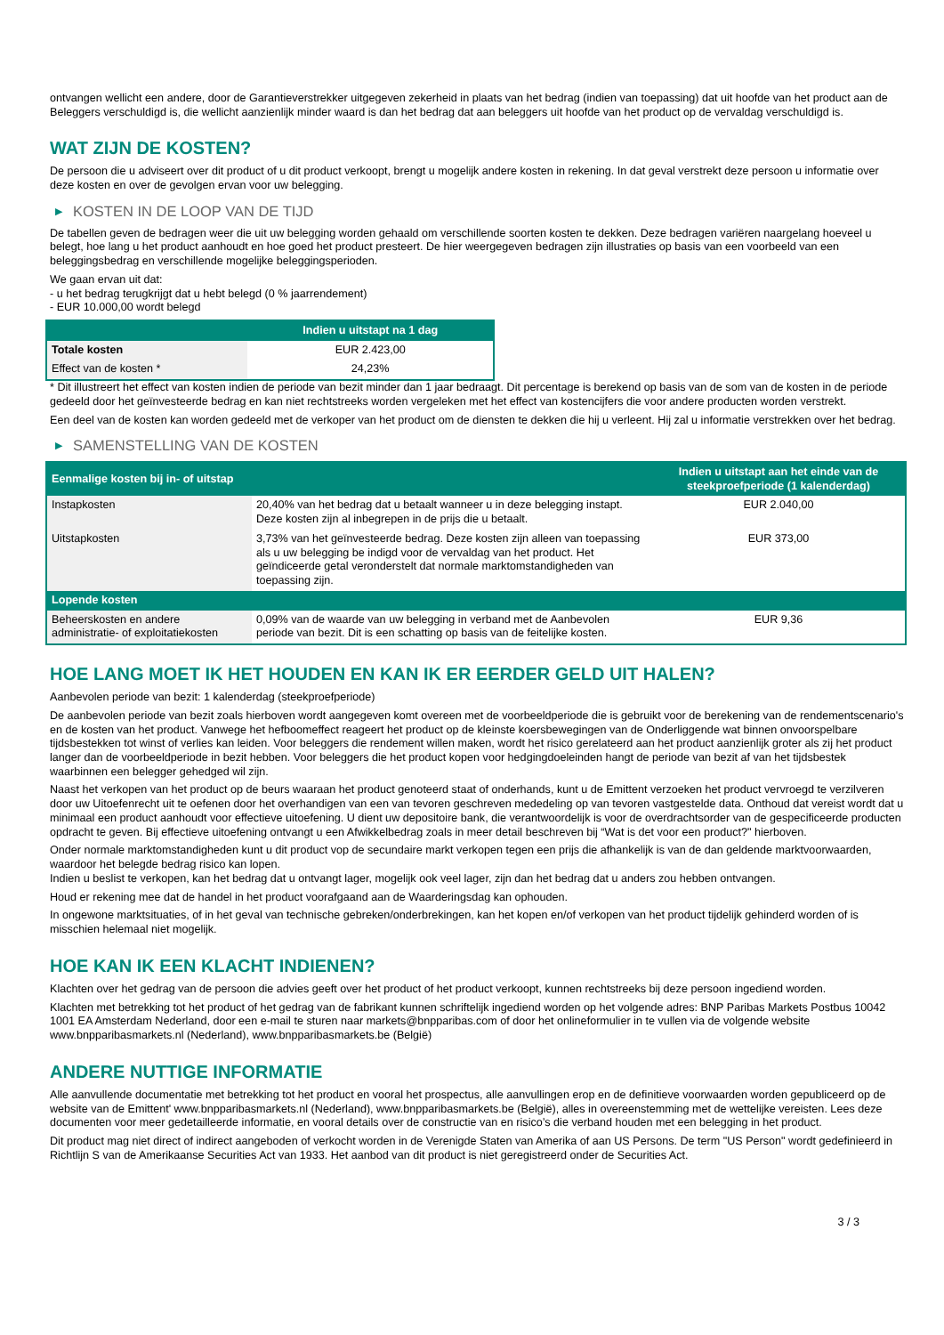ontvangen wellicht een andere, door de Garantieverstrekker uitgegeven zekerheid in plaats van het bedrag (indien van toepassing) dat uit hoofde van het product aan de Beleggers verschuldigd is, die wellicht aanzienlijk minder waard is dan het bedrag dat aan beleggers uit hoofde van het product op de vervaldag verschuldigd is.
WAT ZIJN DE KOSTEN?
De persoon die u adviseert over dit product of u dit product verkoopt, brengt u mogelijk andere kosten in rekening. In dat geval verstrekt deze persoon u informatie over deze kosten en over de gevolgen ervan voor uw belegging.
▶ KOSTEN IN DE LOOP VAN DE TIJD
De tabellen geven de bedragen weer die uit uw belegging worden gehaald om verschillende soorten kosten te dekken. Deze bedragen variëren naargelang hoeveel u belegt, hoe lang u het product aanhoudt en hoe goed het product presteert. De hier weergegeven bedragen zijn illustraties op basis van een voorbeeld van een beleggingsbedrag en verschillende mogelijke beleggingsperioden.
We gaan ervan uit dat:
- u het bedrag terugkrijgt dat u hebt belegd (0 % jaarrendement)
- EUR 10.000,00 wordt belegd
| | Indien u uitstapt na 1 dag |
| --- | --- |
| Totale kosten | EUR 2.423,00 |
| Effect van de kosten * | 24,23% |
* Dit illustreert het effect van kosten indien de periode van bezit minder dan 1 jaar bedraagt. Dit percentage is berekend op basis van de som van de kosten in de periode gedeeld door het geïnvesteerde bedrag en kan niet rechtstreeks worden vergeleken met het effect van kostencijfers die voor andere producten worden verstrekt.
Een deel van de kosten kan worden gedeeld met de verkoper van het product om de diensten te dekken die hij u verleent. Hij zal u informatie verstrekken over het bedrag.
▶ SAMENSTELLING VAN DE KOSTEN
| Eenmalige kosten bij in- of uitstap | | Indien u uitstapt aan het einde van de steekproefperiode (1 kalenderdag) |
| --- | --- | --- |
| Instapkosten | 20,40% van het bedrag dat u betaalt wanneer u in deze belegging instapt. Deze kosten zijn al inbegrepen in de prijs die u betaalt. | EUR 2.040,00 |
| Uitstapkosten | 3,73% van het geïnvesteerde bedrag. Deze kosten zijn alleen van toepassing als u uw belegging be indigd voor de vervaldag van het product. Het geïndiceerde getal veronderstelt dat normale marktomstandigheden van toepassing zijn. | EUR 373,00 |
| Lopende kosten | | |
| Beheerskosten en andere administratie- of exploitatiekosten | 0,09% van de waarde van uw belegging in verband met de Aanbevolen periode van bezit. Dit is een schatting op basis van de feitelijke kosten. | EUR 9,36 |
HOE LANG MOET IK HET HOUDEN EN KAN IK ER EERDER GELD UIT HALEN?
Aanbevolen periode van bezit: 1 kalenderdag (steekproefperiode)
De aanbevolen periode van bezit zoals hierboven wordt aangegeven komt overeen met de voorbeeldperiode die is gebruikt voor de berekening van de rendementscenario's en de kosten van het product. Vanwege het hefboomeffect reageert het product op de kleinste koersbewegingen van de Onderliggende wat binnen onvoorspelbare tijdsbestekken tot winst of verlies kan leiden. Voor beleggers die rendement willen maken, wordt het risico gerelateerd aan het product aanzienlijk groter als zij het product langer dan de voorbeeldperiode in bezit hebben. Voor beleggers die het product kopen voor hedgingdoeleinden hangt de periode van bezit af van het tijdsbestek waarbinnen een belegger gehedged wil zijn.
Naast het verkopen van het product op de beurs waaraan het product genoteerd staat of onderhands, kunt u de Emittent verzoeken het product vervroegd te verzilveren door uw Uitoefenrecht uit te oefenen door het overhandigen van een van tevoren geschreven mededeling op van tevoren vastgestelde data. Onthoud dat vereist wordt dat u minimaal een product aanhoudt voor effectieve uitoefening. U dient uw depositoire bank, die verantwoordelijk is voor de overdrachtsorder van de gespecificeerde producten opdracht te geven. Bij effectieve uitoefening ontvangt u een Afwikkelbedrag zoals in meer detail beschreven bij “Wat is det voor een product?" hierboven.
Onder normale marktomstandigheden kunt u dit product vop de secundaire markt verkopen tegen een prijs die afhankelijk is van de dan geldende marktvoorwaarden, waardoor het belegde bedrag risico kan lopen.
Indien u beslist te verkopen, kan het bedrag dat u ontvangt lager, mogelijk ook veel lager, zijn dan het bedrag dat u anders zou hebben ontvangen.
Houd er rekening mee dat de handel in het product voorafgaand aan de Waarderingsdag kan ophouden.
In ongewone marktsituaties, of in het geval van technische gebreken/onderbrekingen, kan het kopen en/of verkopen van het product tijdelijk gehinderd worden of is misschien helemaal niet mogelijk.
HOE KAN IK EEN KLACHT INDIENEN?
Klachten over het gedrag van de persoon die advies geeft over het product of het product verkoopt, kunnen rechtstreeks bij deze persoon ingediend worden.
Klachten met betrekking tot het product of het gedrag van de fabrikant kunnen schriftelijk ingediend worden op het volgende adres: BNP Paribas Markets Postbus 10042 1001 EA Amsterdam Nederland, door een e-mail te sturen naar markets@bnpparibas.com of door het onlineformulier in te vullen via de volgende website www.bnpparibasmarkets.nl (Nederland), www.bnpparibasmarkets.be (België)
ANDERE NUTTIGE INFORMATIE
Alle aanvullende documentatie met betrekking tot het product en vooral het prospectus, alle aanvullingen erop en de definitieve voorwaarden worden gepubliceerd op de website van de Emittent' www.bnpparibasmarkets.nl (Nederland), www.bnpparibasmarkets.be (België), alles in overeenstemming met de wettelijke vereisten. Lees deze documenten voor meer gedetailleerde informatie, en vooral details over de constructie van en risico’s die verband houden met een belegging in het product.
Dit product mag niet direct of indirect aangeboden of verkocht worden in de Verenigde Staten van Amerika of aan US Persons. De term "US Person" wordt gedefinieerd in Richtlijn S van de Amerikaanse Securities Act van 1933. Het aanbod van dit product is niet geregistreerd onder de Securities Act.
3 / 3